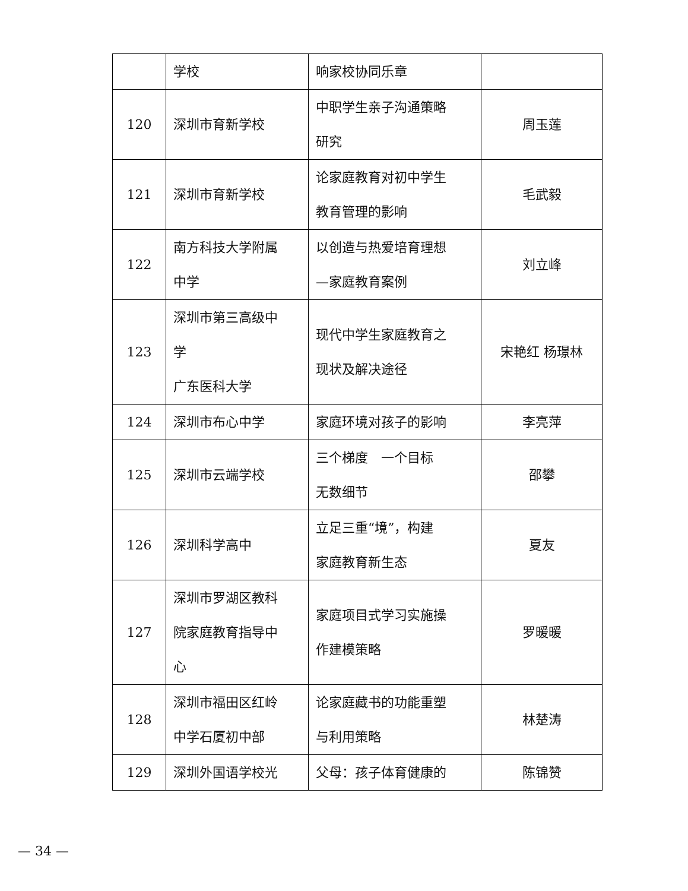| | 学校 | 响家校协同乐章 | |
| 120 | 深圳市育新学校 | 中职学生亲子沟通策略 研究 | 周玉莲 |
| 121 | 深圳市育新学校 | 论家庭教育对初中学生 教育管理的影响 | 毛武毅 |
| 122 | 南方科技大学附属 中学 | 以创造与热爱培育理想 —家庭教育案例 | 刘立峰 |
| 123 | 深圳市第三高级中 学 广东医科大学 | 现代中学生家庭教育之 现状及解决途径 | 宋艳红 杨璟林 |
| 124 | 深圳市布心中学 | 家庭环境对孩子的影响 | 李亮萍 |
| 125 | 深圳市云端学校 | 三个梯度 一个目标 无数细节 | 邵攀 |
| 126 | 深圳科学高中 | 立足三重“境”，构建 家庭教育新生态 | 夏友 |
| 127 | 深圳市罗湖区教科 院家庭教育指导中 心 | 家庭项目式学习实施操 作建模策略 | 罗暖暖 |
| 128 | 深圳市福田区红岭 中学石厦初中部 | 论家庭藏书的功能重塑 与利用策略 | 林楚涛 |
| 129 | 深圳外国语学校光 | 父母：孩子体育健康的 | 陈锦赞 |
— 34 —